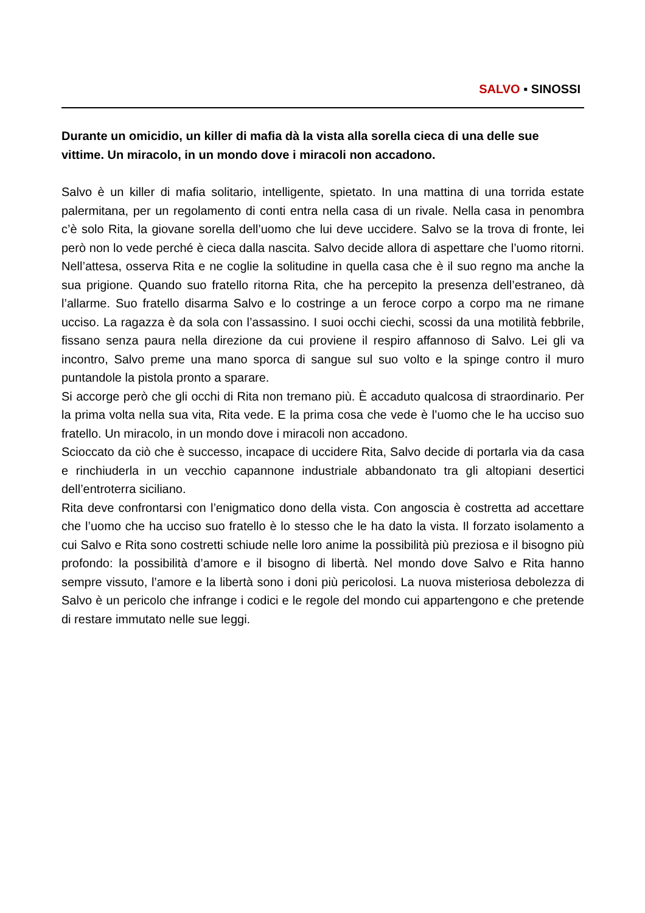SALVO ▪ SINOSSI
Durante un omicidio, un killer di mafia dà la vista alla sorella cieca di una delle sue vittime. Un miracolo, in un mondo dove i miracoli non accadono.
Salvo è un killer di mafia solitario, intelligente, spietato. In una mattina di una torrida estate palermitana, per un regolamento di conti entra nella casa di un rivale. Nella casa in penombra c’è solo Rita, la giovane sorella dell’uomo che lui deve uccidere. Salvo se la trova di fronte, lei però non lo vede perché è cieca dalla nascita. Salvo decide allora di aspettare che l’uomo ritorni. Nell’attesa, osserva Rita e ne coglie la solitudine in quella casa che è il suo regno ma anche la sua prigione. Quando suo fratello ritorna Rita, che ha percepito la presenza dell’estraneo, dà l’allarme. Suo fratello disarma Salvo e lo costringe a un feroce corpo a corpo ma ne rimane ucciso. La ragazza è da sola con l’assassino. I suoi occhi ciechi, scossi da una motilità febbrile, fissano senza paura nella direzione da cui proviene il respiro affannoso di Salvo. Lei gli va incontro, Salvo preme una mano sporca di sangue sul suo volto e la spinge contro il muro puntandole la pistola pronto a sparare.
Si accorge però che gli occhi di Rita non tremano più. È accaduto qualcosa di straordinario. Per la prima volta nella sua vita, Rita vede. E la prima cosa che vede è l’uomo che le ha ucciso suo fratello. Un miracolo, in un mondo dove i miracoli non accadono.
Scioccato da ciò che è successo, incapace di uccidere Rita, Salvo decide di portarla via da casa e rinchiuderla in un vecchio capannone industriale abbandonato tra gli altopiani desertici dell’entroterra siciliano.
Rita deve confrontarsi con l’enigmatico dono della vista. Con angoscia è costretta ad accettare che l’uomo che ha ucciso suo fratello è lo stesso che le ha dato la vista. Il forzato isolamento a cui Salvo e Rita sono costretti schiude nelle loro anime la possibilità più preziosa e il bisogno più profondo: la possibilità d’amore e il bisogno di libertà. Nel mondo dove Salvo e Rita hanno sempre vissuto, l’amore e la libertà sono i doni più pericolosi. La nuova misteriosa debolezza di Salvo è un pericolo che infrange i codici e le regole del mondo cui appartengono e che pretende di restare immutato nelle sue leggi.